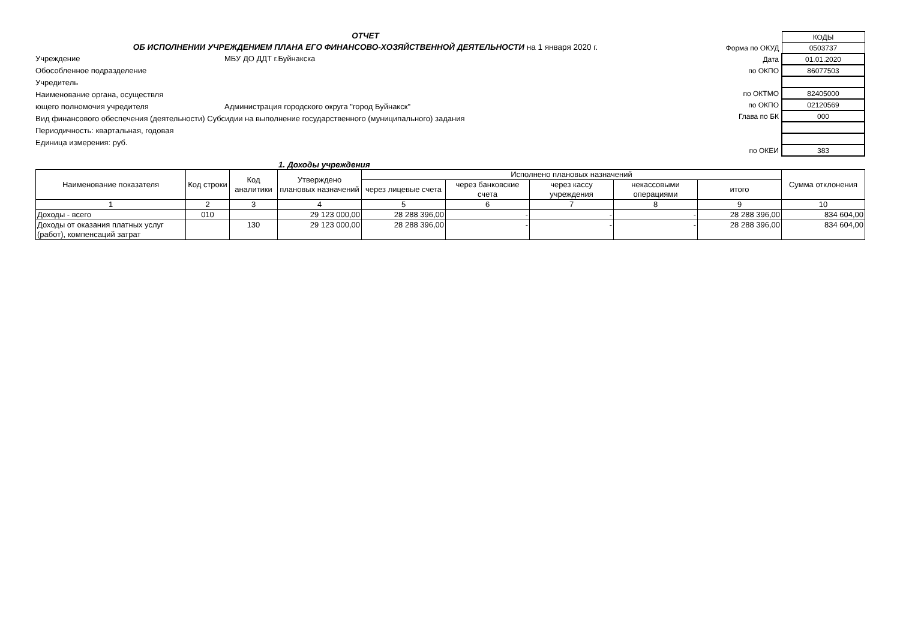ОТЧЕТ
ОБ ИСПОЛНЕНИИ УЧРЕЖДЕНИЕМ ПЛАНА ЕГО ФИНАНСОВО-ХОЗЯЙСТВЕННОЙ ДЕЯТЕЛЬНОСТИ на 1 января 2020 г.
Учреждение МБУ ДО ДДТ г.Буйнакска
Обособленное подразделение
Учредитель
Наименование органа, осуществля
ющего полномочия учредителя Администрация городского округа "город Буйнакск"
Вид финансового обеспечения (деятельности) Субсидии на выполнение государственного (муниципального) задания
Периодичность: квартальная, годовая
Единица измерения: руб.
| | КОДЫ |
| Форма по ОКУД | 0503737 |
| Дата | 01.01.2020 |
| по ОКПО | 86077503 |
| по ОКТМО | 82405000 |
| по ОКПО | 02120569 |
| Глава по БК | 000 |
| по ОКЕИ | 383 |
1. Доходы учреждения
| Наименование показателя | Код строки | Код аналитики | Утверждено плановых назначений | Исполнено плановых назначений | | | | | Сумма отклонения |
| --- | --- | --- | --- | --- | --- | --- | --- | --- | --- |
| | | | | через лицевые счета | через банковские счета | через кассу учреждения | некассовыми операциями | итого | |
| 1 | 2 | 3 | 4 | 5 | 6 | 7 | 8 | 9 | 10 |
| Доходы - всего | 010 | | 29 123 000,00 | 28 288 396,00 | - | - | - | 28 288 396,00 | 834 604,00 |
| Доходы от оказания платных услуг (работ), компенсаций затрат | | 130 | 29 123 000,00 | 28 288 396,00 | - | - | - | 28 288 396,00 | 834 604,00 |